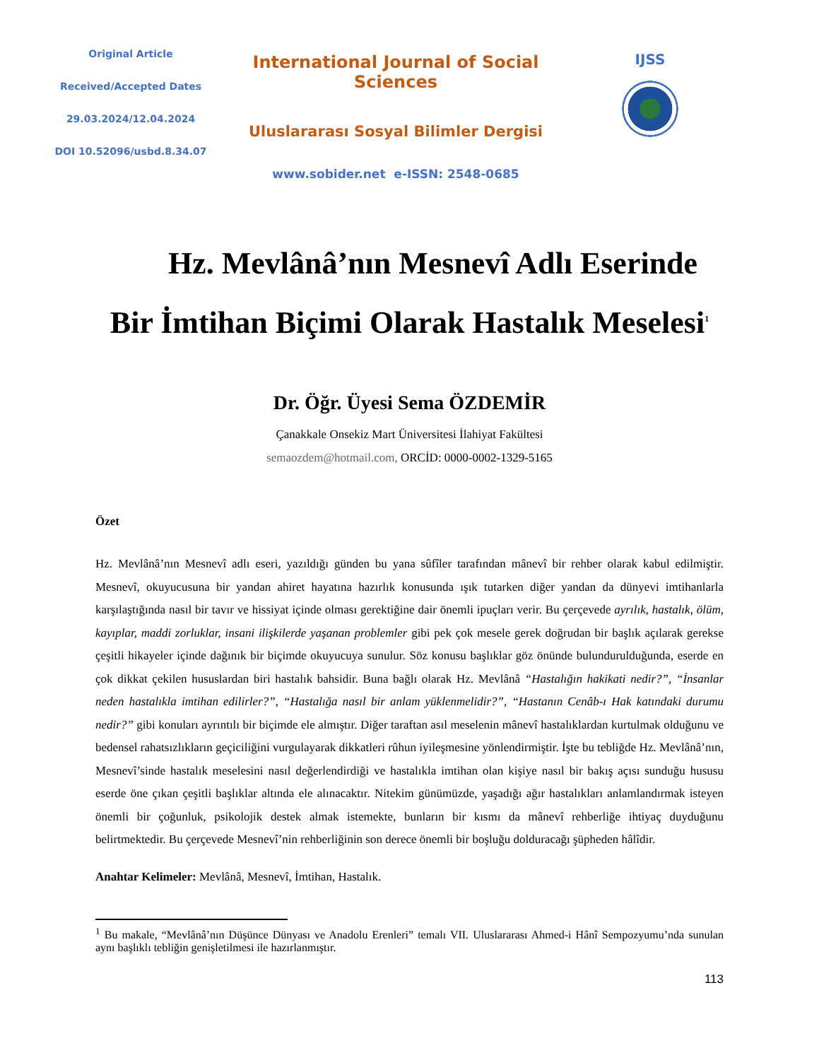Original Article
Received/Accepted Dates
29.03.2024/12.04.2024
DOI 10.52096/usbd.8.34.07
International Journal of Social Sciences
Uluslararası Sosyal Bilimler Dergisi
www.sobider.net e-ISSN: 2548-0685
IJSS
Hz. Mevlânâ’nın Mesnevî Adlı Eserinde
Bir İmtihan Biçimi Olarak Hastalık Meselesi<sup>1</sup>
Dr. Öğr. Üyesi Sema ÖZDEMİR
Çanakkale Onsekiz Mart Üniversitesi İlahiyat Fakültesi
semaozdem@hotmail.com, ORCİD: 0000-0002-1329-5165
Özet
Hz. Mevlânâ’nın Mesnevî adlı eseri, yazıldığı günden bu yana sûfîler tarafından mânevî bir rehber olarak kabul edilmiştir. Mesnevî, okuyucusuna bir yandan ahiret hayatına hazırlık konusunda ışık tutarken diğer yandan da dünyevi imtihanlarla karşılaştığında nasıl bir tavır ve hissiyat içinde olması gerektiğine dair önemli ipuçları verir. Bu çerçevede ayrılık, hastalık, ölüm, kayıplar, maddi zorluklar, insani ilişkilerde yaşanan problemler gibi pek çok mesele gerek doğrudan bir başlık açılarak gerekse çeşitli hikayeler içinde dağınık bir biçimde okuyucuya sunulur. Söz konusu başlıklar göz önünde bulundurulduğunda, eserde en çok dikkat çekilen hususlardan biri hastalık bahsidir. Buna bağlı olarak Hz. Mevlânâ “Hastalığın hakikati nedir?”, “İnsanlar neden hastalıkla imtihan edilirler?”, “Hastalığa nasıl bir anlam yüklenmelidir?”, “Hastanın Cenâb-ı Hak katındaki durumu nedir?” gibi konuları ayrıntılı bir biçimde ele almıştır. Diğer taraftan asıl meselenin mânevî hastalıklardan kurtulmak olduğunu ve bedensel rahatsızlıkların geçiciliğini vurgulayarak dikkatleri rûhun iyileşmesine yönlendirmiştir. İşte bu tebliğde Hz. Mevlânâ’nın, Mesnevî’sinde hastalık meselesini nasıl değerlendirdiği ve hastalıkla imtihan olan kişiye nasıl bir bakış açısı sunduğu hususu eserde öne çıkan çeşitli başlıklar altında ele alınacaktır. Nitekim günümüzde, yaşadığı ağır hastalıkları anlamlandırmak isteyen önemli bir çoğunluk, psikolojik destek almak istemekte, bunların bir kısmı da mânevî rehberliğe ihtiyaç duyduğunu belirtmektedir. Bu çerçevede Mesnevî’nin rehberliğinin son derece önemli bir boşluğu dolduracağı şüpheden hâlîdir.
Anahtar Kelimeler: Mevlânâ, Mesnevî, İmtihan, Hastalık.
<sup>1</sup> Bu makale, “Mevlânâ’nın Düşünce Dünyası ve Anadolu Erenleri” temalı VII. Uluslararası Ahmed-i Hânî Sempozyumu’nda sunulan aynı başlıklı tebliğin genişletilmesi ile hazırlanmıştır.
113